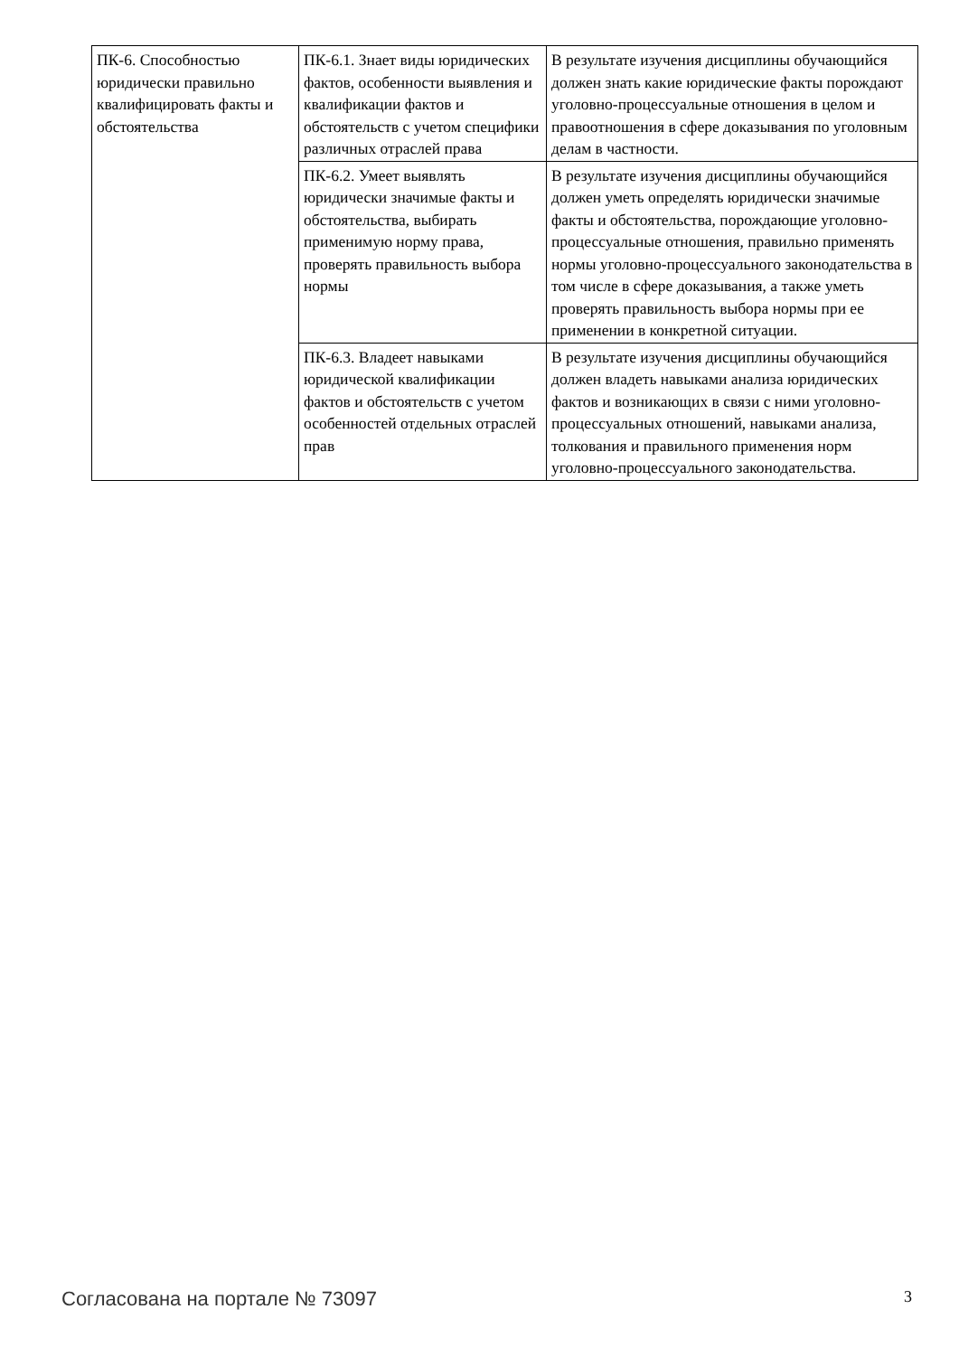| ПК-6. Способностью юридически правильно квалифицировать факты и обстоятельства | ПК-6.1. Знает виды юридических фактов, особенности выявления и квалификации фактов и обстоятельств с учетом специфики различных отраслей права | В результате изучения дисциплины обучающийся должен знать какие юридические факты порождают уголовно-процессуальные отношения в целом и правоотношения в сфере доказывания по уголовным делам в частности. |
| | ПК-6.2. Умеет выявлять юридически значимые факты и обстоятельства, выбирать применимую норму права, проверять правильность выбора нормы | В результате изучения дисциплины обучающийся должен уметь определять юридически значимые факты и обстоятельства, порождающие уголовно-процессуальные отношения, правильно применять нормы уголовно-процессуального законодательства в том числе в сфере доказывания, а также уметь проверять правильность выбора нормы при ее применении в конкретной ситуации. |
| | ПК-6.3. Владеет навыками юридической квалификации фактов и обстоятельств с учетом особенностей отдельных отраслей прав | В результате изучения дисциплины обучающийся должен владеть навыками анализа юридических фактов и возникающих в связи с ними уголовно-процессуальных отношений, навыками анализа, толкования и правильного применения норм уголовно-процессуального законодательства. |
Согласована на портале № 73097 3